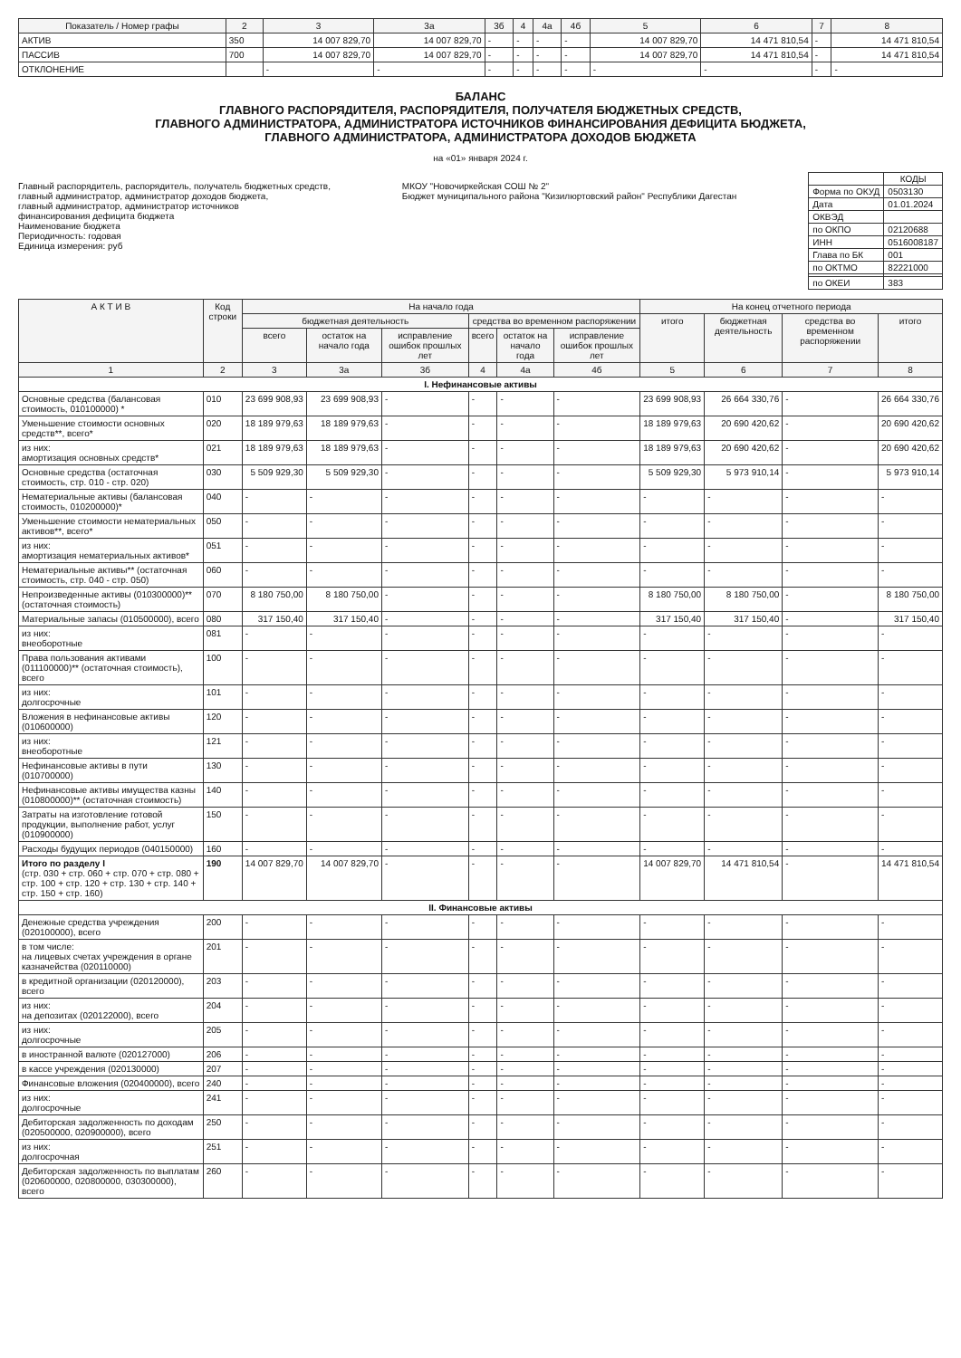| Показатель / Номер графы | 2 | 3 | 3а | 3б | 4 | 4а | 4б | 5 | 6 | 7 | 8 |
| --- | --- | --- | --- | --- | --- | --- | --- | --- | --- | --- | --- |
| АКТИВ | 350 | 14 007 829,70 | 14 007 829,70 | - | - | - | - | 14 007 829,70 | 14 471 810,54 | - | 14 471 810,54 |
| ПАССИВ | 700 | 14 007 829,70 | 14 007 829,70 | - | - | - | - | 14 007 829,70 | 14 471 810,54 | - | 14 471 810,54 |
| ОТКЛОНЕНИЕ | | - | - | - | - | - | - | - | - | - | - |
БАЛАНС
ГЛАВНОГО РАСПОРЯДИТЕЛЯ, РАСПОРЯДИТЕЛЯ, ПОЛУЧАТЕЛЯ БЮДЖЕТНЫХ СРЕДСТВ,
ГЛАВНОГО АДМИНИСТРАТОРА, АДМИНИСТРАТОРА ИСТОЧНИКОВ ФИНАНСИРОВАНИЯ ДЕФИЦИТА БЮДЖЕТА,
ГЛАВНОГО АДМИНИСТРАТОРА, АДМИНИСТРАТОРА ДОХОДОВ БЮДЖЕТА
на «01» января 2024 г.
Главный распорядитель, распорядитель, получатель бюджетных средств,
главный администратор, администратор доходов бюджета,
главный администратор, администратор источников
финансирования дефицита бюджета
Наименование бюджета
Периодичность: годовая
Единица измерения: руб
МКОУ "Новочиркейская СОШ № 2"
Бюджет муниципального района "Кизилюртовский район" Республики Дагестан
| | КОДЫ |
| Форма по ОКУД | 0503130 |
| Дата | 01.01.2024 |
| ОКВЭД | |
| по ОКПО | 02120688 |
| ИНН | 0516008187 |
| Глава по БК | 001 |
| по ОКТМО | 82221000 |
| по ОКЕИ | 383 |
| А К Т И В | Код строки | На начало года | | | | | | На конец отчетного периода | | | |
| --- | --- | --- | --- | --- | --- | --- | --- | --- | --- | --- | --- |
| | | бюджетная деятельность | | | средства во временном распоряжении | | | итого | бюджетная деятельность | средства во временном распоряжении | итого |
| | | всего | остаток на начало года | исправление ошибок прошлых лет | всего | остаток на начало года | исправление ошибок прошлых лет | | | | |
| 1 | 2 | 3 | 3а | 3б | 4 | 4а | 4б | 5 | 6 | 7 | 8 |
| I. Нефинансовые активы | | | | | | | | | | | |
| Основные средства (балансовая стоимость, 010100000) * | 010 | 23 699 908,93 | 23 699 908,93 | - | - | - | - | 23 699 908,93 | 26 664 330,76 | - | 26 664 330,76 |
| Уменьшение стоимости основных средств**, всего* | 020 | 18 189 979,63 | 18 189 979,63 | - | - | - | - | 18 189 979,63 | 20 690 420,62 | - | 20 690 420,62 |
| из них: амортизация основных средств* | 021 | 18 189 979,63 | 18 189 979,63 | - | - | - | - | 18 189 979,63 | 20 690 420,62 | - | 20 690 420,62 |
| Основные средства (остаточная стоимость, стр. 010 - стр. 020) | 030 | 5 509 929,30 | 5 509 929,30 | - | - | - | - | 5 509 929,30 | 5 973 910,14 | - | 5 973 910,14 |
| Нематериальные активы (балансовая стоимость, 010200000)* | 040 | - | - | - | - | - | - | - | - | - | - |
| Уменьшение стоимости нематериальных активов**, всего* | 050 | - | - | - | - | - | - | - | - | - | - |
| из них: амортизация нематериальных активов* | 051 | - | - | - | - | - | - | - | - | - | - |
| Нематериальные активы** (остаточная стоимость, стр. 040 - стр. 050) | 060 | - | - | - | - | - | - | - | - | - | - |
| Непроизведенные активы (010300000)** (остаточная стоимость) | 070 | 8 180 750,00 | 8 180 750,00 | - | - | - | - | 8 180 750,00 | 8 180 750,00 | - | 8 180 750,00 |
| Материальные запасы (010500000), всего | 080 | 317 150,40 | 317 150,40 | - | - | - | - | 317 150,40 | 317 150,40 | - | 317 150,40 |
| из них: внеоборотные | 081 | - | - | - | - | - | - | - | - | - | - |
| Права пользования активами (011100000)** (остаточная стоимость), всего | 100 | - | - | - | - | - | - | - | - | - | - |
| из них: долгосрочные | 101 | - | - | - | - | - | - | - | - | - | - |
| Вложения в нефинансовые активы (010600000) | 120 | - | - | - | - | - | - | - | - | - | - |
| из них: внеоборотные | 121 | - | - | - | - | - | - | - | - | - | - |
| Нефинансовые активы в пути (010700000) | 130 | - | - | - | - | - | - | - | - | - | - |
| Нефинансовые активы имущества казны (010800000)** (остаточная стоимость) | 140 | - | - | - | - | - | - | - | - | - | - |
| Затраты на изготовление готовой продукции, выполнение работ, услуг (010900000) | 150 | - | - | - | - | - | - | - | - | - | - |
| Расходы будущих периодов (040150000) | 160 | - | - | - | - | - | - | - | - | - | - |
| Итого по разделу I (стр. 030 + стр. 060 + стр. 070 + стр. 080 + стр. 100 + стр. 120 + стр. 130 + стр. 140 + стр. 150 + стр. 160) | 190 | 14 007 829,70 | 14 007 829,70 | - | - | - | - | 14 007 829,70 | 14 471 810,54 | - | 14 471 810,54 |
| II. Финансовые активы | | | | | | | | | | | |
| Денежные средства учреждения (020100000), всего | 200 | - | - | - | - | - | - | - | - | - | - |
| в том числе: на лицевых счетах учреждения в органе казначейства (020110000) | 201 | - | - | - | - | - | - | - | - | - | - |
| в кредитной организации (020120000), всего | 203 | - | - | - | - | - | - | - | - | - | - |
| из них: на депозитах (020122000), всего | 204 | - | - | - | - | - | - | - | - | - | - |
| из них: долгосрочные | 205 | - | - | - | - | - | - | - | - | - | - |
| в иностранной валюте (020127000) | 206 | - | - | - | - | - | - | - | - | - | - |
| в кассе учреждения (020130000) | 207 | - | - | - | - | - | - | - | - | - | - |
| Финансовые вложения (020400000), всего | 240 | - | - | - | - | - | - | - | - | - | - |
| из них: долгосрочные | 241 | - | - | - | - | - | - | - | - | - | - |
| Дебиторская задолженность по доходам (020500000, 020900000), всего | 250 | - | - | - | - | - | - | - | - | - | - |
| из них: долгосрочная | 251 | - | - | - | - | - | - | - | - | - | - |
| Дебиторская задолженность по выплатам (020600000, 020800000, 030300000), всего | 260 | - | - | - | - | - | - | - | - | - | - |